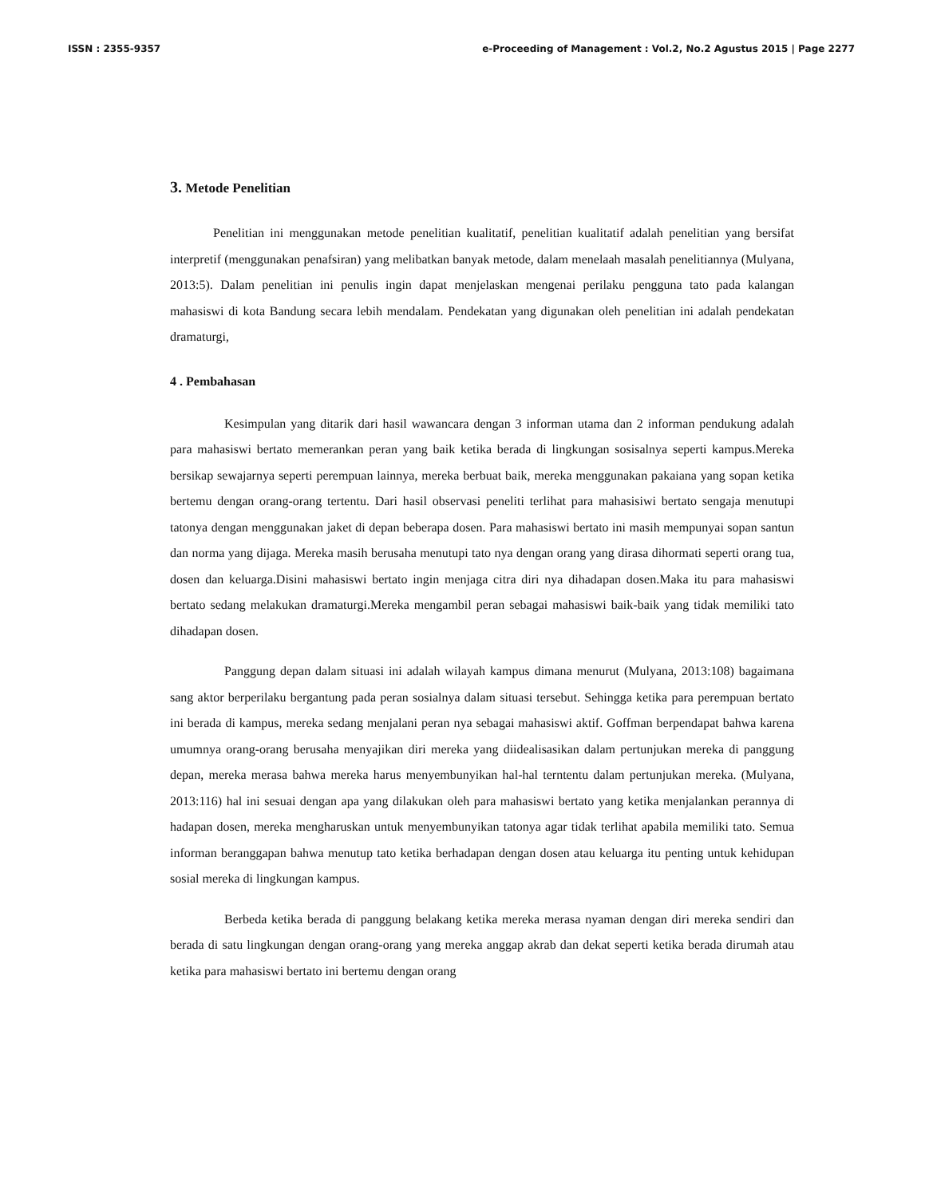ISSN : 2355-9357 e-Proceeding of Management : Vol.2, No.2 Agustus 2015 | Page 2277
3. Metode Penelitian
Penelitian ini menggunakan metode penelitian kualitatif, penelitian kualitatif adalah penelitian yang bersifat interpretif (menggunakan penafsiran) yang melibatkan banyak metode, dalam menelaah masalah penelitiannya (Mulyana, 2013:5). Dalam penelitian ini penulis ingin dapat menjelaskan mengenai perilaku pengguna tato pada kalangan mahasiswi di kota Bandung secara lebih mendalam. Pendekatan yang digunakan oleh penelitian ini adalah pendekatan dramaturgi,
4 . Pembahasan
Kesimpulan yang ditarik dari hasil wawancara dengan 3 informan utama dan 2 informan pendukung adalah para mahasiswi bertato memerankan peran yang baik ketika berada di lingkungan sosisalnya seperti kampus.Mereka bersikap sewajarnya seperti perempuan lainnya, mereka berbuat baik, mereka menggunakan pakaiana yang sopan ketika bertemu dengan orang-orang tertentu. Dari hasil observasi peneliti terlihat para mahasisiwi bertato sengaja menutupi tatonya dengan menggunakan jaket di depan beberapa dosen. Para mahasiswi bertato ini masih mempunyai sopan santun dan norma yang dijaga. Mereka masih berusaha menutupi tato nya dengan orang yang dirasa dihormati seperti orang tua, dosen dan keluarga.Disini mahasiswi bertato ingin menjaga citra diri nya dihadapan dosen.Maka itu para mahasiswi bertato sedang melakukan dramaturgi.Mereka mengambil peran sebagai mahasiswi baik-baik yang tidak memiliki tato dihadapan dosen.
Panggung depan dalam situasi ini adalah wilayah kampus dimana menurut (Mulyana, 2013:108) bagaimana sang aktor berperilaku bergantung pada peran sosialnya dalam situasi tersebut. Sehingga ketika para perempuan bertato ini berada di kampus, mereka sedang menjalani peran nya sebagai mahasiswi aktif. Goffman berpendapat bahwa karena umumnya orang-orang berusaha menyajikan diri mereka yang diidealisasikan dalam pertunjukan mereka di panggung depan, mereka merasa bahwa mereka harus menyembunyikan hal-hal terntentu dalam pertunjukan mereka. (Mulyana, 2013:116) hal ini sesuai dengan apa yang dilakukan oleh para mahasiswi bertato yang ketika menjalankan perannya di hadapan dosen, mereka mengharuskan untuk menyembunyikan tatonya agar tidak terlihat apabila memiliki tato. Semua informan beranggapan bahwa menutup tato ketika berhadapan dengan dosen atau keluarga itu penting untuk kehidupan sosial mereka di lingkungan kampus.
Berbeda ketika berada di panggung belakang ketika mereka merasa nyaman dengan diri mereka sendiri dan berada di satu lingkungan dengan orang-orang yang mereka anggap akrab dan dekat seperti ketika berada dirumah atau ketika para mahasiswi bertato ini bertemu dengan orang